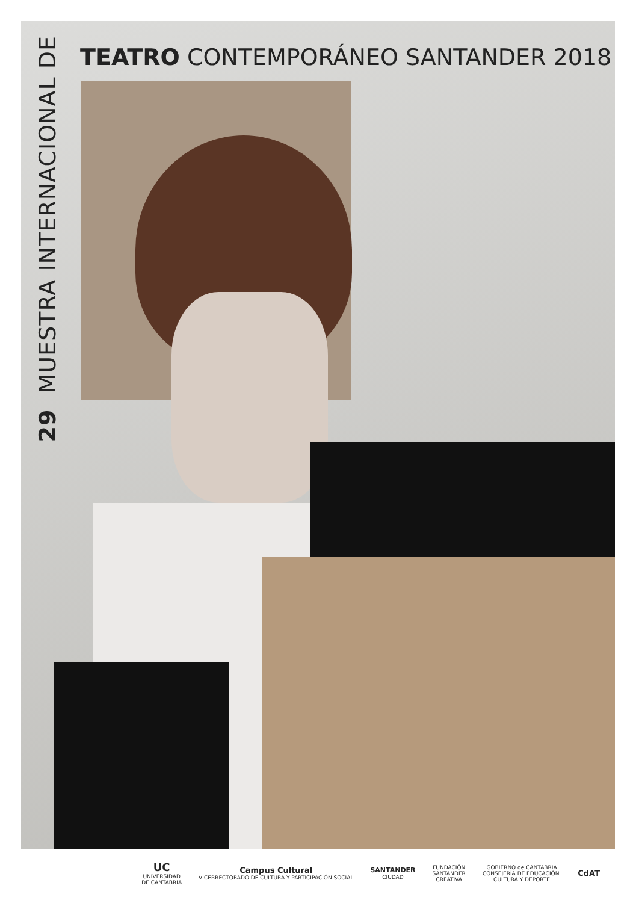TEATRO CONTEMPORÁNEO SANTANDER 2018
29 MUESTRA INTERNACIONAL DE
UC
UNIVERSIDAD
DE CANTABRIA
Campus Cultural
VICERRECTORADO DE CULTURA Y PARTICIPACIÓN SOCIAL
SANTANDER
CIUDAD
FUNDACIÓN
SANTANDER
CREATIVA
GOBIERNO de CANTABRIA
CONSEJERÍA DE EDUCACIÓN,
CULTURA Y DEPORTE
CdAT